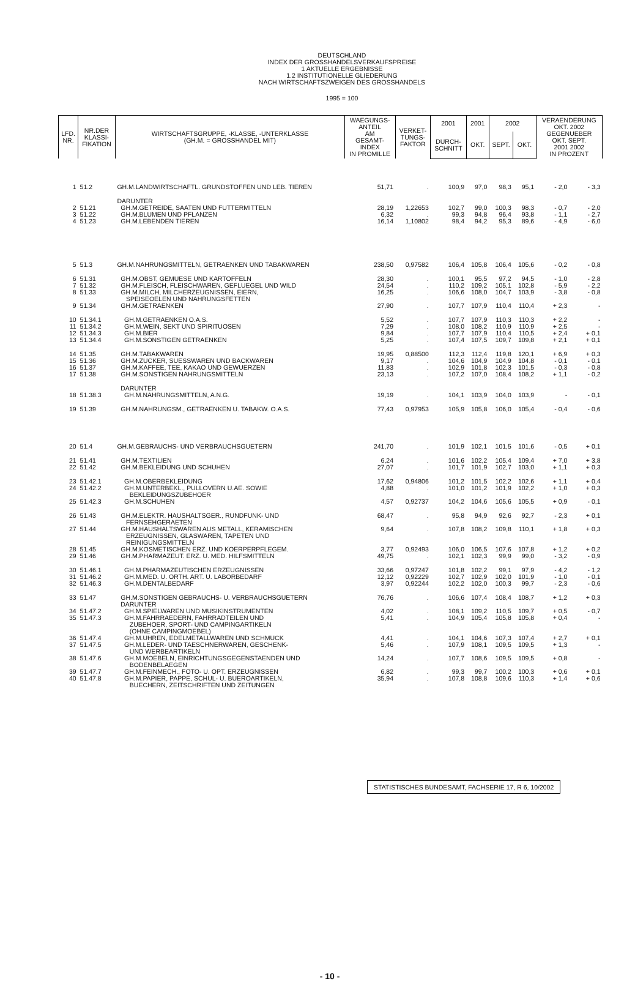DEUTSCHLAND
INDEX DER GROSSHANDELSVERKAUFSPREISE
1 AKTUELLE ERGEBNISSE
1.2 INSTITUTIONELLE GLIEDERUNG
NACH WIRTSCHAFTSZWEIGEN DES GROSSHANDELS
1995 = 100
| LFD. NR. | NR.DER KLASSI- FIKATION | WIRTSCHAFTSGRUPPE, -KLASSE, -UNTERKLASSE (GH.M. = GROSSHANDEL MIT) | WAEGUNGS- ANTEIL AM GESAMT- INDEX IN PROMILLE | VERKET- TUNGS- FAKTOR | 2001 | 2001 | 2002 | | VERAENDERUNG OKT. 2002 GEGENUEBER OKT. SEPT. 2001 2002 IN PROZENT | |
| --- | --- | --- | --- | --- | --- | --- | --- | --- | --- | --- |
| | | | | | DURCH- SCHNITT | OKT. | SEPT. | OKT. | | |
| 1 | 51.2 | GH.M.LANDWIRTSCHAFTL. GRUNDSTOFFEN UND LEB. TIEREN | 51,71 | . | 100,9 | 97,0 | 98,3 | 95,1 | - 2,0 | - 3,3 |
| | | DARUNTER | | | | | | | | |
| 2 | 51.21 | GH.M.GETREIDE, SAATEN UND FUTTERMITTELN | 28,19 | 1,22653 | 102,7 | 99,0 | 100,3 | 98,3 | - 0,7 | - 2,0 |
| 3 | 51.22 | GH.M.BLUMEN UND PFLANZEN | 6,32 | . | 99,3 | 94,8 | 96,4 | 93,8 | - 1,1 | - 2,7 |
| 4 | 51.23 | GH.M.LEBENDEN TIEREN | 16,14 | 1,10802 | 98,4 | 94,2 | 95,3 | 89,6 | - 4,9 | - 6,0 |
| 5 | 51.3 | GH.M.NAHRUNGSMITTELN, GETRAENKEN UND TABAKWAREN | 238,50 | 0,97582 | 106,4 | 105,8 | 106,4 | 105,6 | - 0,2 | - 0,8 |
| 6 | 51.31 | GH.M.OBST, GEMUESE UND KARTOFFELN | 28,30 | . | 100,1 | 95,5 | 97,2 | 94,5 | - 1,0 | - 2,8 |
| 7 | 51.32 | GH.M.FLEISCH, FLEISCHWAREN, GEFLUEGEL UND WILD | 24,54 | . | 110,2 | 109,2 | 105,1 | 102,8 | - 5,9 | - 2,2 |
| 8 | 51.33 | GH.M.MILCH, MILCHERZEUGNISSEN, EIERN, SPEISEOELEN UND NAHRUNGSFETTEN | 16,25 | . | 106,6 | 108,0 | 104,7 | 103,9 | - 3,8 | - 0,8 |
| 9 | 51.34 | GH.M.GETRAENKEN | 27,90 | . | 107,7 | 107,9 | 110,4 | 110,4 | + 2,3 | - |
| 10 | 51.34.1 | GH.M.GETRAENKEN O.A.S. | 5,52 | . | 107,7 | 107,9 | 110,3 | 110,3 | + 2,2 | - |
| 11 | 51.34.2 | GH.M.WEIN, SEKT UND SPIRITUOSEN | 7,29 | . | 108,0 | 108,2 | 110,9 | 110,9 | + 2,5 | - |
| 12 | 51.34.3 | GH.M.BIER | 9,84 | . | 107,7 | 107,9 | 110,4 | 110,5 | + 2,4 | + 0,1 |
| 13 | 51.34.4 | GH.M.SONSTIGEN GETRAENKEN | 5,25 | . | 107,4 | 107,5 | 109,7 | 109,8 | + 2,1 | + 0,1 |
| 14 | 51.35 | GH.M.TABAKWAREN | 19,95 | 0,88500 | 112,3 | 112,4 | 119,8 | 120,1 | + 6,9 | + 0,3 |
| 15 | 51.36 | GH.M.ZUCKER, SUESSWAREN UND BACKWAREN | 9,17 | . | 104,6 | 104,9 | 104,9 | 104,8 | - 0,1 | - 0,1 |
| 16 | 51.37 | GH.M.KAFFEE, TEE, KAKAO UND GEWUERZEN | 11,83 | . | 102,9 | 101,8 | 102,3 | 101,5 | - 0,3 | - 0,8 |
| 17 | 51.38 | GH.M.SONSTIGEN NAHRUNGSMITTELN | 23,13 | . | 107,2 | 107,0 | 108,4 | 108,2 | + 1,1 | - 0,2 |
| | | DARUNTER | | | | | | | | |
| 18 | 51.38.3 | GH.M.NAHRUNGSMITTELN, A.N.G. | 19,19 | . | 104,1 | 103,9 | 104,0 | 103,9 | - | - 0,1 |
| 19 | 51.39 | GH.M.NAHRUNGSM., GETRAENKEN U. TABAKW. O.A.S. | 77,43 | 0,97953 | 105,9 | 105,8 | 106,0 | 105,4 | - 0,4 | - 0,6 |
| 20 | 51.4 | GH.M.GEBRAUCHS- UND VERBRAUCHSGUETERN | 241,70 | . | 101,9 | 102,1 | 101,5 | 101,6 | - 0,5 | + 0,1 |
| 21 | 51.41 | GH.M.TEXTILIEN | 6,24 | . | 101,6 | 102,2 | 105,4 | 109,4 | + 7,0 | + 3,8 |
| 22 | 51.42 | GH.M.BEKLEIDUNG UND SCHUHEN | 27,07 | . | 101,7 | 101,9 | 102,7 | 103,0 | + 1,1 | + 0,3 |
| 23 | 51.42.1 | GH.M.OBERBEKLEIDUNG | 17,62 | 0,94806 | 101,2 | 101,5 | 102,2 | 102,6 | + 1,1 | + 0,4 |
| 24 | 51.42.2 | GH.M.UNTERBEKL., PULLOVERN U.AE. SOWIE BEKLEIDUNGSZUBEHOER | 4,88 | . | 101,0 | 101,2 | 101,9 | 102,2 | + 1,0 | + 0,3 |
| 25 | 51.42.3 | GH.M.SCHUHEN | 4,57 | 0,92737 | 104,2 | 104,6 | 105,6 | 105,5 | + 0,9 | - 0,1 |
| 26 | 51.43 | GH.M.ELEKTR. HAUSHALTSGER., RUNDFUNK- UND FERNSEHGERAETEN | 68,47 | . | 95,8 | 94,9 | 92,6 | 92,7 | - 2,3 | + 0,1 |
| 27 | 51.44 | GH.M.HAUSHALTSWAREN AUS METALL, KERAMISCHEN ERZEUGNISSEN, GLASWAREN, TAPETEN UND REINIGUNGSMITTELN | 9,64 | . | 107,8 | 108,2 | 109,8 | 110,1 | + 1,8 | + 0,3 |
| 28 | 51.45 | GH.M.KOSMETISCHEN ERZ. UND KOERPERPFLEGEM. | 3,77 | 0,92493 | 106,0 | 106,5 | 107,6 | 107,8 | + 1,2 | + 0,2 |
| 29 | 51.46 | GH.M.PHARMAZEUT. ERZ. U. MED. HILFSMITTELN | 49,75 | . | 102,1 | 102,3 | 99,9 | 99,0 | - 3,2 | - 0,9 |
| 30 | 51.46.1 | GH.M.PHARMAZEUTISCHEN ERZEUGNISSEN | 33,66 | 0,97247 | 101,8 | 102,2 | 99,1 | 97,9 | - 4,2 | - 1,2 |
| 31 | 51.46.2 | GH.M.MED. U. ORTH. ART. U. LABORBEDARF | 12,12 | 0,92229 | 102,7 | 102,9 | 102,0 | 101,9 | - 1,0 | - 0,1 |
| 32 | 51.46.3 | GH.M.DENTALBEDARF | 3,97 | 0,92244 | 102,2 | 102,0 | 100,3 | 99,7 | - 2,3 | - 0,6 |
| 33 | 51.47 | GH.M.SONSTIGEN GEBRAUCHS- U. VERBRAUCHSGUETERN DARUNTER | 76,76 | . | 106,6 | 107,4 | 108,4 | 108,7 | + 1,2 | + 0,3 |
| 34 | 51.47.2 | GH.M.SPIELWAREN UND MUSIKINSTRUMENTEN | 4,02 | . | 108,1 | 109,2 | 110,5 | 109,7 | + 0,5 | - 0,7 |
| 35 | 51.47.3 | GH.M.FAHRRAEDERN, FAHRRADTEILEN UND ZUBEHOER, SPORT- UND CAMPINGARTIKELN (OHNE CAMPINGMOEBEL) | 5,41 | . | 104,9 | 105,4 | 105,8 | 105,8 | + 0,4 | - |
| 36 | 51.47.4 | GH.M.UHREN, EDELMETALLWAREN UND SCHMUCK | 4,41 | . | 104,1 | 104,6 | 107,3 | 107,4 | + 2,7 | + 0,1 |
| 37 | 51.47.5 | GH.M.LEDER- UND TAESCHNERWAREN, GESCHENK- UND WERBEARTIKELN | 5,46 | . | 107,9 | 108,1 | 109,5 | 109,5 | + 1,3 | - |
| 38 | 51.47.6 | GH.M.MOEBELN, EINRICHTUNGSGEGENSTAENDEN UND BODENBELAEGEN | 14,24 | . | 107,7 | 108,6 | 109,5 | 109,5 | + 0,8 | - |
| 39 | 51.47.7 | GH.M.FEINMECH., FOTO- U. OPT. ERZEUGNISSEN | 6,82 | . | 99,3 | 99,7 | 100,2 | 100,3 | + 0,6 | + 0,1 |
| 40 | 51.47.8 | GH.M.PAPIER, PAPPE, SCHUL- U. BUEROARTIKELN, BUECHERN, ZEITSCHRIFTEN UND ZEITUNGEN | 35,94 | . | 107,8 | 108,8 | 109,6 | 110,3 | + 1,4 | + 0,6 |
STATISTISCHES BUNDESAMT, FACHSERIE 17, R 6, 10/2002
- 10 -